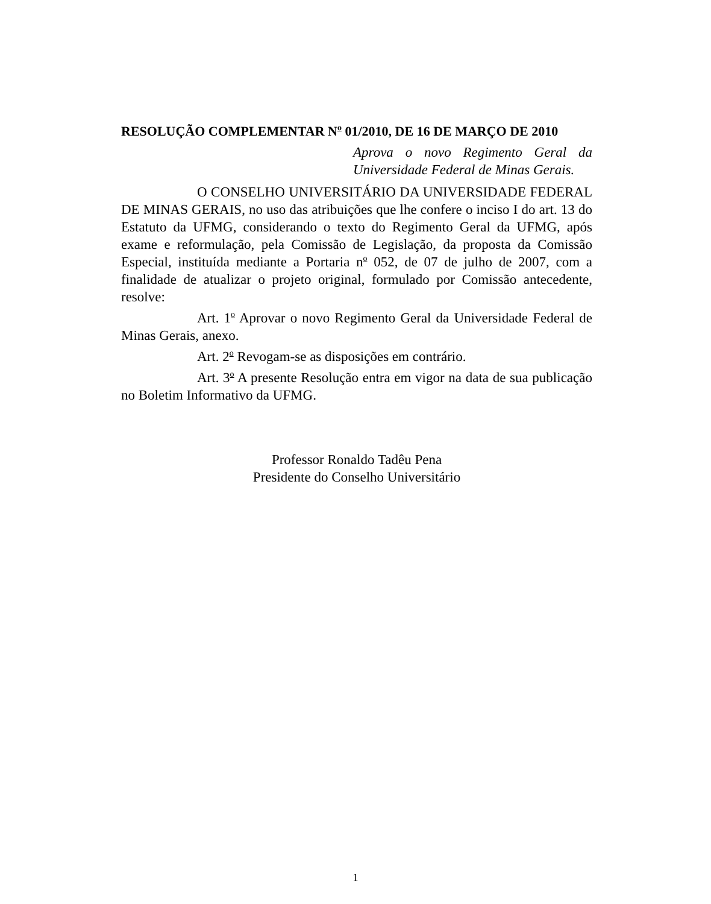RESOLUÇÃO COMPLEMENTAR N<sup>o</sup> 01/2010, DE 16 DE MARÇO DE 2010
Aprova o novo Regimento Geral da Universidade Federal de Minas Gerais.
O CONSELHO UNIVERSITÁRIO DA UNIVERSIDADE FEDERAL DE MINAS GERAIS, no uso das atribuições que lhe confere o inciso I do art. 13 do Estatuto da UFMG, considerando o texto do Regimento Geral da UFMG, após exame e reformulação, pela Comissão de Legislação, da proposta da Comissão Especial, instituída mediante a Portaria n<sup>o</sup> 052, de 07 de julho de 2007, com a finalidade de atualizar o projeto original, formulado por Comissão antecedente, resolve:
Art. 1<sup>o</sup> Aprovar o novo Regimento Geral da Universidade Federal de Minas Gerais, anexo.
Art. 2<sup>o</sup> Revogam-se as disposições em contrário.
Art. 3<sup>o</sup> A presente Resolução entra em vigor na data de sua publicação no Boletim Informativo da UFMG.
Professor Ronaldo Tadêu Pena
Presidente do Conselho Universitário
1